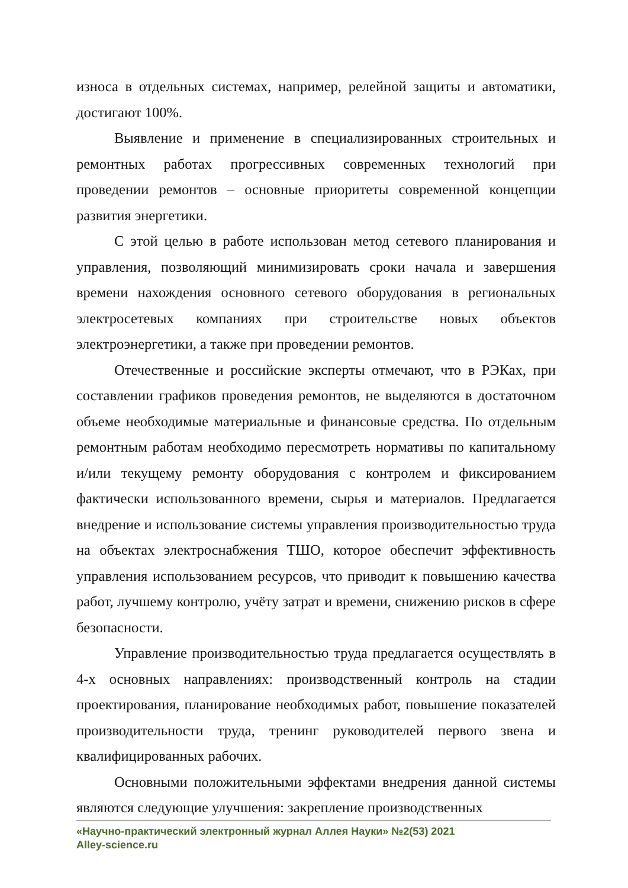износа в отдельных системах, например, релейной защиты и автоматики, достигают 100%.
Выявление и применение в специализированных строительных и ремонтных работах прогрессивных современных технологий при проведении ремонтов – основные приоритеты современной концепции развития энергетики.
С этой целью в работе использован метод сетевого планирования и управления, позволяющий минимизировать сроки начала и завершения времени нахождения основного сетевого оборудования в региональных электросетевых компаниях при строительстве новых объектов электроэнергетики, а также при проведении ремонтов.
Отечественные и российские эксперты отмечают, что в РЭКах, при составлении графиков проведения ремонтов, не выделяются в достаточном объеме необходимые материальные и финансовые средства. По отдельным ремонтным работам необходимо пересмотреть нормативы по капитальному и/или текущему ремонту оборудования с контролем и фиксированием фактически использованного времени, сырья и материалов. Предлагается внедрение и использование системы управления производительностью труда на объектах электроснабжения ТШО, которое обеспечит эффективность управления использованием ресурсов, что приводит к повышению качества работ, лучшему контролю, учёту затрат и времени, снижению рисков в сфере безопасности.
Управление производительностью труда предлагается осуществлять в 4-х основных направлениях: производственный контроль на стадии проектирования, планирование необходимых работ, повышение показателей производительности труда, тренинг руководителей первого звена и квалифицированных рабочих.
Основными положительными эффектами внедрения данной системы являются следующие улучшения: закрепление производственных
«Научно-практический электронный журнал Аллея Науки» №2(53) 2021
Alley-science.ru